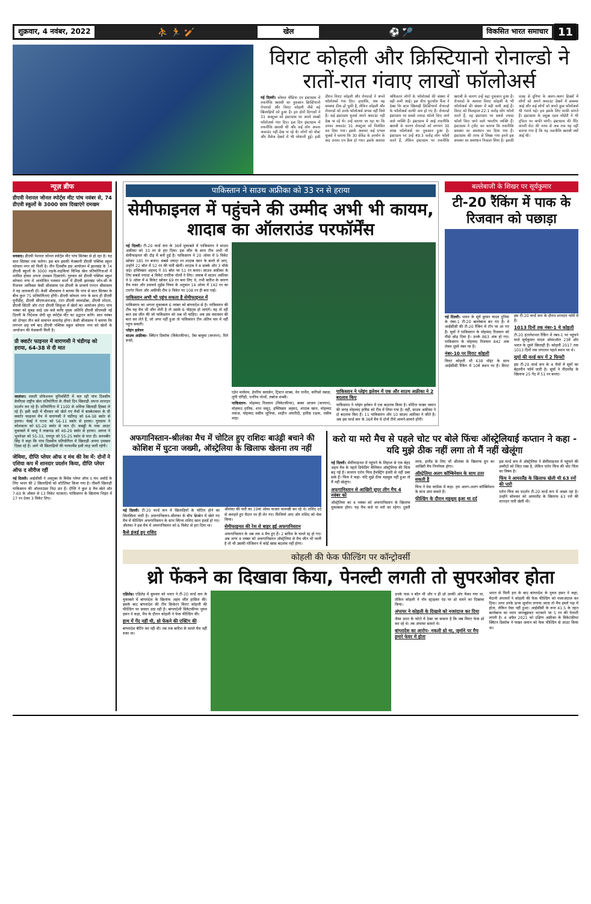शुक्रवार, 4 नवंबर, 2022
⛹ 🏃 🏏
खेल
⚽ 🏸
विकसित भारत समाचार
11
विराट कोहली और क्रिस्टियानो रोनाल्डो ने रातों-रात गंवाए लाखों फॉलोअर्स
नई दिल्ली। सोशल मीडिया एप इंस्टाग्राम में तकनीकि खराबी का नुकसान क्रिस्टियानो रोनाल्डो और विराट कोहली जैसे बड़े खिलाड़ियों को हुआ है। इन दोनों दिग्गजों ने 31 अक्टूबर को इंस्टाग्राम पर अपने लाखों फॉलोअर्स गंवा दिए। इस दिन इंस्टाग्राम में तकनीकि खराबी थी और कई लोग अपना अकाउंट नहीं देख पा रहे थे। लोगों को पोस्ट और मैसेज देखने में भी परेशानी हुई। इसी दौरान विराट कोहली और रोनाल्डो ने अपने फॉलोअर्स गंवा दिए। हालांकि, अब यह समस्या ठीक हो चुकी है, लेकिन कोहली और रोनाल्डो को उनके फॉलोअर्स वापस नहीं मिले हैं। कई इंस्टाग्राम यूजर्स अपने अकाउंट नहीं देख पा रहे थे। उन्हें बताया जा रहा था कि उनका अकाउंट 31 अक्टूबर को निलंबित कर दिया गया। इसके अलावा कई एप्पल यूजर्स ने बताया कि 30 सेकेंड के उपयोग के बाद उनका एप क्रैश हो गया। इसके अलावा अधिकतर लोगों के फॉलोअर्स की संख्या में बड़ी कमी आई। इस बीच फुटबॉल फैंस ने देखा कि स्टार खिलाड़ी क्रिस्टियानो रोनाल्डो के फॉलोअर्स काफी कम हो गए हैं। रोनाल्डो इंस्टाग्राम पर सबसे ज्यादा फॉलो किए जाने वाले व्यक्ति हैं। इंस्टाग्राम में आई तकनीकि खराबी के कारण रोनाल्डो को लगभग 30 लाख फॉलोअर्स का नुकसान हुआ है। इंस्टाग्राम पर उन्हें 49.3 करोड़ लोग फॉलो करते हैं, लेकिन इंस्टाग्राम पर तकनीकि खराबी के कारण उन्हें बड़ा नुकसान हुआ है। रोनाल्डो के अलावा विराट कोहली के भी फॉलोअर्स की संख्या में बड़ी कमी आई है। विराट को फिलहाल 22.1 करोड़ लोग फॉलो करते हैं, वह इंस्टाग्राम पर सबसे ज्यादा फॉलो किए जाने वाले भारतीय व्यक्ति हैं। इंस्टाग्राम ने ट्वीट कर बताया कि तकनीकि समस्या का समाधान कर दिया गया है। इंस्टाग्राम की तरफ से लिखा गया हमने इस समस्या का समाधान निकाल लिया है। इसकी वजह से दुनिया के अलग-अलग हिस्सों में लोगों को अपने अकाउंट देखने में समस्या आई और कई लोगों को अपने कुछ फॉलोअर्स भी गंवाने पड़े। हम इसके लिए माफी मांगते हैं। इंस्टाग्राम के प्रमुख एडम मोसेरी ने भी ट्विटर पर माफी मांगी। इंस्टाग्राम की पैरेंट कंपनी मेटा की तरफ से अब तक यह नहीं बताया गया है कि यह तकनीकि खराबी क्यों आई थी।
न्यूज़ ब्रीफ
डीएवी नेशनल जोनल स्पोर्ट्स मीट पांच नवंबर से, 74 डीएवी स्कूलों के 3000 छात्र दिखाएंगे दमखम
धनबाद। डीएवी नेशनल जोनल स्पोर्ट्स मीट पांच सितंबर से हो रहा है। यह सात सितंबर तक चलेगा। इस बार इसकी मेजबानी डीएवी पब्लिक स्कूल कोयला नगर को मिली है। तीन दिवसीय इस आयोजन में झारखंड के 74 डीएवी स्कूलों के 3000 लड़के-लड़कियां विभिन्न खेल प्रतियोगिताओं में शामिल होकर अपना दमखम दिखाएंगे। गुरुवार को डीएवी पब्लिक स्कूल कोयला नगर में आयोजित पत्रकार वार्ता में डीएवी झारखंड जोन-सी के रीजनल आफिसर केसी श्रीवास्तव एवं डीएवी के प्राचार्य एनएन श्रीवास्तव ने यह जानकारी दी। केसी श्रीवास्तव ने बताया कि पांच से सात सितंबर के बीच कुल 75 प्रतियोगिताएं होंगी। डीएवी कोयला नगर के साथ ही डीएवी मुनीडीह, डीएवी सीएफआरआइ, टाटा डीएवी जामाडोबा, डीएवी लोदना, डीएवी सिंदरी और टाटा डीएवी सिजुआ में खेलों का आयोजन होगा। पांच नवंबर को सुबह साढ़े दस बजे बतौर मुख्य अतिथि डीएवी सीएमसी नई दिल्ली के निदेशक जेपी सूर स्पोर्ट्स मीट का उद्घाटन करेंगे। सात नवंबर को दोपहर तीन बजे समापन समारोह होगा। केसी श्रीवास्तव ने बताया कि लगभग छह वर्ष बाद डीएवी पब्लिक स्कूल कोयला नगर को खेलों के आयोजन की मेजबानी मिली है।
प्री क्वार्टर फाइनल में वाराणसी ने चंडीगढ़ को हराया, 64-38 से दी मात
जालंधर। लवली प्रोफेशनल यूनिवर्सिटी में चल रही पांच दिवसीय केयीएस राष्ट्रीय खेल प्रतियोगिता के तीसरे दिन खिलाड़ी अपना शानदार प्रदर्शन कर रहे हैं। प्रतियोगिता में 1100 से अधिक खिलाड़ी हिस्सा ले रहे हैं। इसी कड़ी में वीरवार को खेले गए मैचों में बास्केटबाल के प्री क्वार्टर फाइनल मैच में वाराणसी ने चंडीगढ़ को 64-38 स्कोर से हराया। चेन्नई ने पटना को 56-11 स्कोर से हराया। गुरुग्राम ने कोलकता को 65-20 स्कोर से मात दी। कबड्डी के नाक आउट मुकाबले में जम्मू ने लखनऊ को 40-29 स्कोर से हराया। आगरा ने भुवनेश्वर को 55-33, रायपुर को 55-25 स्कोर से मात दी। करमबीर सिंह ने कहा कि पांच दिवसीय प्रतियोगिता में खिलाड़ी अपना दमखम दिखा रहे हैं। आगे भी खिलाड़ियों की परफार्मेंस इसी तरह जारी रहेगी।
जेमिमा, दीप्ति प्लेयर ऑफ द मंथ की रेस में: दोनों ने एशिया कप में शानदार प्रदर्शन किया, दीप्ति प्लेयर ऑफ द सीरीज रहीं
नई दिल्ली। आईसीसी ने अक्टूबर के विमेंस प्लेयर ऑफ द मंथ अवॉर्ड के लिए भारत की 2 खिलाड़ियों को शॉर्टलिस्ट किया गया है। तीसरी खिलाड़ी पाकिस्तान की ऑलराउंडर निदा डार हैं। दीप्ति ने कुल 8 मैच खेले और 7.69 के औसत से 13 विकेट चटकाए। पाकिस्तान के खिलाफ भिड़ंत में 27 रन देकर 3 विकेट लिए।
पाकिस्तान ने साउथ अफ्रीका को 33 रन से हराया
सेमीफाइनल में पहुंचने की उम्मीद अभी भी कायम, शादाब का ऑलराउंड परफॉर्मेंस
नई दिल्ली। टी-20 वर्ल्ड कप के 36वें मुकाबले में पाकिस्तान ने साउथ अफ्रीका को 33 रन से हरा दिया। इस जीत के साथ टीम अभी भी सेमीफाइनल की दौड़ में बनी हुई है। पाकिस्तान ने 20 ओवर में 9 विकेट खोकर 185 रन बनाए। सबसे ज्यादा रन शादाब खान के बल्ले से आए, उन्होंने 22 बॉल में 52 रन की पारी खेली। शादाब ने 4 छक्के और 3 चौके जड़े। इफ्तिखार अहमद ने 35 बॉल पर 51 रन बनाए। साउथ अफ्रीका के लिए सबसे ज्यादा 4 विकेट एनरिक नोर्त्जे ने लिए। जवाब में साउथ अफ्रीका ने 9 ओवर में 4 विकेट खोकर 69 रन बना लिए थे, तभी बारिश के कारण मैच रुका और डकवर्थ लुईस नियम के अनुसार 14 ओवर में 142 रन का टारगेट मिला और अफ्रीकी टीम 9 विकेट पर 108 रन ही बना पाई।
पाकिस्तान अभी भी पहुंच सकता है सेमीफाइनल में
पाकिस्तान का अगला मुकाबला 6 नवंबर को बांग्लादेश से है। पाकिस्तान की टीम यह मैच भी जीत लेती है तो उसके 6 पॉइंट्स हो जाएंगे। यह तो रही बात उस जीत की जो पाकिस्तान को अब भी चाहिए। अब उस चमत्कार की बात कर लेते हैं, जो अगर नहीं हुआ तो पाकिस्तान टीम अंतिम चार में नहीं पहुंच सकती।
प्लेइंग इलेवन
साउथ अफ्रीका- क्विंटन डिकॉक (विकेटकीपर), टेंबा बावुमा (कप्तान), रिले रूसो,
एडेन मार्करम, हेनरिच क्लासेन, ट्रिस्टन स्टब्स, वेन पार्नेल, कगिसो रबाडा, लुंगी एंगिडी, एनरिच नोर्त्जे, तबरेज शम्सी।
पाकिस्तान- मोहम्मद रिजवान (विकेटकीपर), बाबर आजम (कप्तान), मोहम्मद हारिस, शान मसूद, इफ्तिखार अहमद, शादाब खान, मोहम्मद नवाज, मोहम्मद वसीम जूनियर, शाहीन अफरीदी, हारिस रऊफ, नसीम शाह।
पाकिस्तान ने प्लेइंग इलेवन में एक और साउथ अफ्रीका ने 2 बदलाव किए
पाकिस्तान ने प्लेइंग इलेवन में एक बदलाव किया है। चोटिल फखर जमान की जगह मोहम्मद हारिस को टीम में लिया गया है। वहीं, साउथ अफ्रीका ने दो बदलाव किए हैं। 11 पाकिस्तान और 10 साउथ अफ्रीका ने जीते हैं। अब इस वर्ल्ड कप के 36वें मैच में दोनों टीमें आमने-सामने होंगी।
बल्लेबाजी के शिखर पर सूर्यकुमार
टी-20 रैंकिंग में पाक के रिजवान को पछाड़ा
नई दिल्ली। भारत के सूर्य कुमार यादव दुनिया के नंबर-1 टी-20 बल्लेबाज बन गए हैं। वे आईसीसी की टी-20 रैंकिंग में टॉप पर आ गए हैं। सूर्या ने पाकिस्तान के मोहम्मद रिजवान को पीछे छोड़ दिया है। उनके 863 अंक हो गए। पाकिस्तान के मोहम्मद रिजवान 842 अंक लेकर दूसरे नंबर पर हैं।
नंबर-10 पर विराट कोहली
विराट कोहली भी 638 पॉइंट के साथ आईसीसी रैंकिंग में 10वें स्थान पर हैं। विराट इस टी-20 वर्ल्ड कप के दौरान शानदार फॉर्म में हैं।
1013 दिनों तक नंबर-1 थे कोहली
टी-20 इंटरनेशनल रैंकिंग में नंबर-1 पर पहुंचने वाले सूर्यकुमार यादव ओवरऑल 23वें और भारत के दूसरे खिलाड़ी हैं। कोहली 2017 तक 1013 दिनों तक लगातार पहले स्थान पर थे।
सूर्या की वर्ल्ड कप में 2 फिफ्टी
इस टी-20 वर्ल्ड कप के 4 मैचों में सूर्या का बेहतरीन फॉर्म जारी है। सूर्या ने नीदरलैंड के खिलाफ 25 गेंद में 51 रन बनाए।
अफगानिस्तान-श्रीलंका मैच में चोटिल हुए राशिदः बाउंड्री बचाने की कोशिश में घुटना जख्मी, ऑस्ट्रेलिया के खिलाफ खेलना तय नहीं
नई दिल्ली। टी-20 वर्ल्ड कप में खिलाड़ियों के चोटिल होने का सिलसिला जारी है। अफगानिस्तान-श्रीलंका के बीच ब्रिस्बेन में खेले गए मैच में फील्डिंग अफगानिस्तान के स्टार स्पिनर राशिद खान इंजर्ड हो गए। श्रीलंका ने इस मैच में अफगानिस्तान को 6 विकेट से हरा दिया था।
कैसे इंजर्ड हुए राशिद
श्रीलंका की पारी का 19वां ओवर फजल फारुखी कर रहे थे। राशिद दर्द से कराहते हुए मैदान पर ही लेट गए। फिजियो आए और राशिद को चेक किया।
सेमीफाइनल की रेस से बाहर हुई अफगानिस्तान
अफगानिस्तान के अब तक 4 मैच हुए हैं। 2 बारिश के चलते रद्द हो गए। अब अगर 4 नवंबर को अफगानिस्तान ऑस्ट्रेलिया से मैच जीत भी जाती है तो भी उसकी पोजिशन में कोई खास बदलाव नहीं होगा।
करो या मरो मैच से पहले चोट पर बोले फिंचः ऑस्ट्रेलियाई कप्तान ने कहा - यदि मुझे ठीक नहीं लगा तो मैं नहीं खेलूंगा
नई दिल्ली। सेमीफाइनल में पहुंचने के लिहाज से एक बेहद अहम मैच के पहले डिफेंडिंग चैम्पियन ऑस्ट्रेलिया की चिंता बढ़ गई है। कप्तान एरोन फिंच हैमस्ट्रिंग इंजरी से नहीं उबर सके हैं। फिंच ने कहा- यदि मुझे ठीक महसूस नहीं हुआ तो मैं नहीं खेलूंगा।
अफगानिस्तान से आखिरी सुपर लीग मैच 4 नवंबर को
ऑस्ट्रेलिया का 4 नवंबर को अफगानिस्तान के खिलाफ मुकाबला होगा। यह मैच करो या मरो का रहेगा। दूसरी तरफ, इंग्लैंड के लिए भी श्रीलंका के खिलाफ ग्रुप का आखिरी मैच निर्णायक होगा।
ऑस्ट्रेलिया अलग कॉम्बिनेशन के साथ उतर सकती है
फिंच ने प्रेस कांफ्रेंस में कहा- हम अलग-अलग कॉम्बिनेशन के साथ उतर सकते हैं।
फील्डिंग के दौरान महसूस हुआ था दर्द
इस वर्ल्ड कप में ऑस्ट्रेलिया ने सेमीफाइनल में पहुंचने की उम्मीदों को जिंदा रखा है, लेकिन एरोन फिंच की चोट चिंता का विषय है।
फिंच ने आयरलैंड के खिलाफ खेली थी 63 रनों की पारी
एरोन फिंच का प्रदर्शन टी-20 वर्ल्ड कप में अच्छा रहा है। उन्होंने सोमवार को आयरलैंड के खिलाफ 63 रनों की शानदार पारी खेली थी।
कोहली की फेक फील्डिंग पर कॉन्ट्रोवर्सी
थ्रो फेंकने का दिखावा किया, पेनल्टी लगती तो सुपरओवर होता
एडिलेड। एडिलेड में बुधवार को भारत ने टी-20 वर्ल्ड कप के मुकाबले में बांग्लादेश के खिलाफ अहम जीत हासिल की। इसके बाद बांग्लादेश की टीम क्रिकेटर विराट कोहली की फील्डिंग पर सवाल उठा रही है। बांग्लादेशी विकेटकीपर नूरुल हसन ने कहा, मैच के दौरान कोहली ने फेक फील्डिंग की।
हाथ में गेंद नहीं थी, थ्रो फेंकने की एक्टिंग की
बांग्लादेश बैटिंग कर रही थी। तब तक बारिश के चलते मैच नहीं रुका था।
उनके पास न बॉल थी और न ही थ्रो उनकी ओर फेंका गया था, लेकिन कोहली ने नॉन स्ट्राइकर एंड पर थ्रो मारने का दिखावा किया।
अंपायर ने कोहली के दिखावे को नजरंदाज कर दिया
जैसा ऊपर के फोटो में देखा जा सकता है कि जब विराट फेक थ्रो कर रहे थे। तब अंपायर सामने थे।
बांग्लादेश का आरोप- नकली थ्रो था, जुर्माने पर मैच हमारे फेवर में होता
भारत से मिली हार के बाद बांग्लादेश के नूरुल हसन ने कहा, मैदानी अंपायरों ने कोहली की फेक फील्डिंग को नजरअंदाज कर दिया। अगर उनके ऊपर जुर्माना लगाया जाता तो मैच हमारे पक्ष में होता, लेकिन ऐसा नहीं हुआ। आईसीसी के रूल 41.5 के तहत बल्लेबाज का ध्यान जानबूझकर भटकाने पर 5 रन की पेनल्टी लगती है। 4 अप्रैल 2021 को दक्षिण अफ्रीका के विकेटकीपर क्विंटन डिकॉक ने फखर जमान को फेक फील्डिंग से आउट किया था।